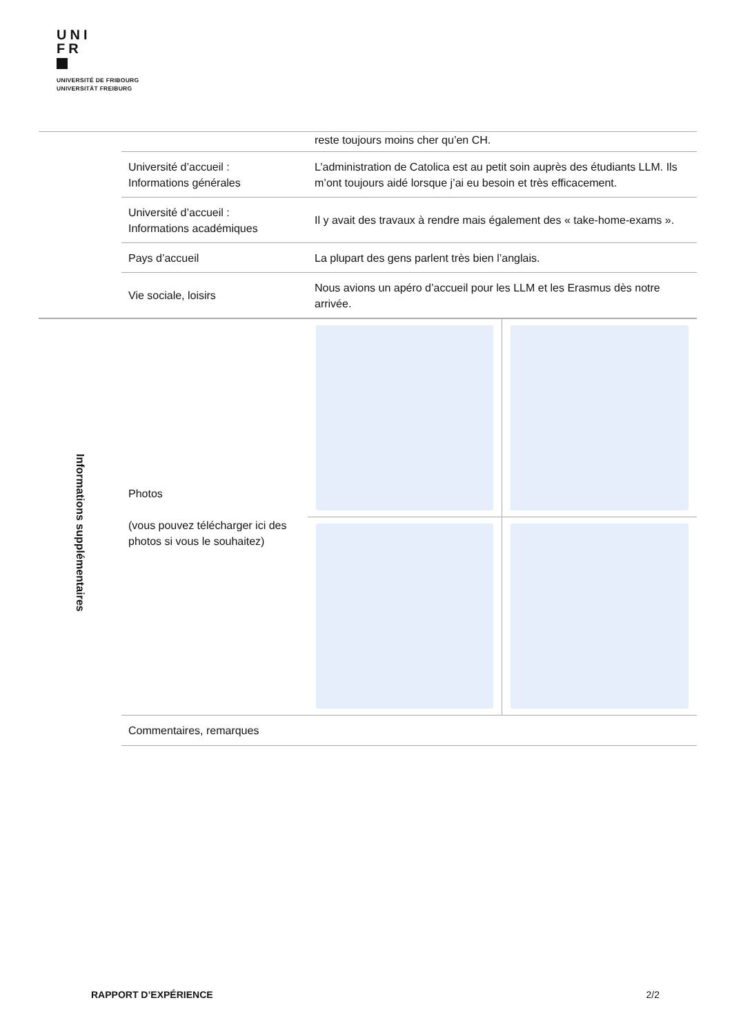UNI
FR
UNIVERSITÉ DE FRIBOURG
UNIVERSITÄT FREIBURG
| | | reste toujours moins cher qu’en CH. | |
| | Université d’accueil : Informations générales | L’administration de Catolica est au petit soin auprès des étudiants LLM. Ils m’ont toujours aidé lorsque j’ai eu besoin et très efficacement. | |
| | Université d’accueil : Informations académiques | Il y avait des travaux à rendre mais également des « take-home-exams ». | |
| | Pays d’accueil | La plupart des gens parlent très bien l’anglais. | |
| | Vie sociale, loisirs | Nous avions un apéro d’accueil pour les LLM et les Erasmus dès notre arrivée. | |
| Informations supplémentaires | Photos (vous pouvez télécharger ici des photos si vous le souhaitez) | | |
| | Commentaires, remarques | | |
RAPPORT D’EXPÉRIENCE 2/2